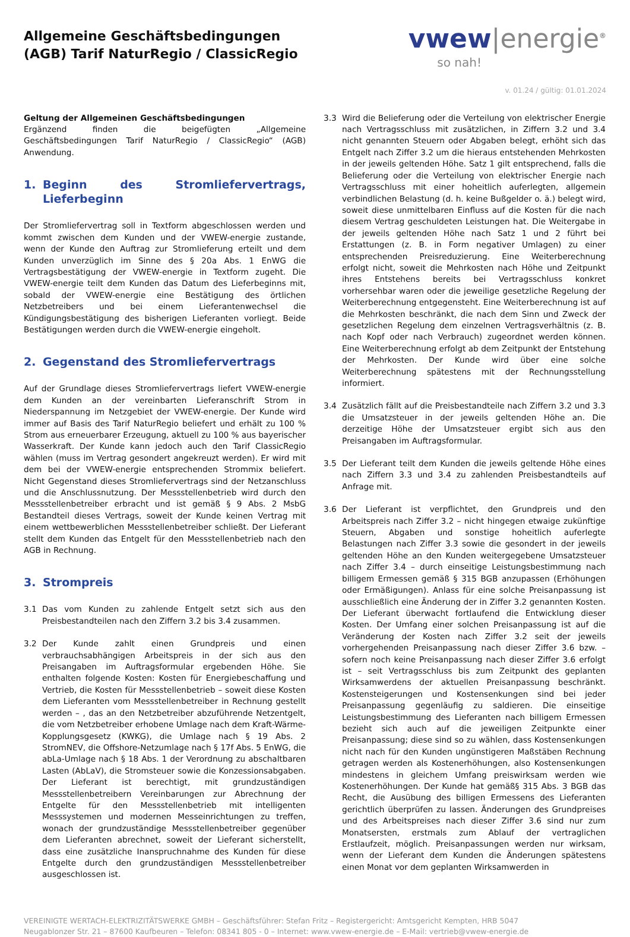Allgemeine Geschäftsbedingungen
(AGB) Tarif NaturRegio / ClassicRegio
vwew|energie<sup>®</sup>
so nah!
v. 01.24 / gültig: 01.01.2024
Geltung der Allgemeinen Geschäftsbedingungen
Ergänzend finden die beigefügten „Allgemeine Geschäftsbedingungen Tarif NaturRegio / ClassicRegio“ (AGB) Anwendung.
1. Beginn des Stromliefervertrags, Lieferbeginn
Der Stromliefervertrag soll in Textform abgeschlossen werden und kommt zwischen dem Kunden und der VWEW-energie zustande, wenn der Kunde den Auftrag zur Stromlieferung erteilt und dem Kunden unverzüglich im Sinne des § 20a Abs. 1 EnWG die Vertragsbestätigung der VWEW-energie in Textform zugeht. Die VWEW-energie teilt dem Kunden das Datum des Lieferbeginns mit, sobald der VWEW-energie eine Bestätigung des örtlichen Netzbetreibers und bei einem Lieferantenwechsel die Kündigungsbestätigung des bisherigen Lieferanten vorliegt. Beide Bestätigungen werden durch die VWEW-energie eingeholt.
2. Gegenstand des Stromliefervertrags
Auf der Grundlage dieses Stromliefervertrags liefert VWEW-energie dem Kunden an der vereinbarten Lieferanschrift Strom in Niederspannung im Netzgebiet der VWEW-energie. Der Kunde wird immer auf Basis des Tarif NaturRegio beliefert und erhält zu 100 % Strom aus erneuerbarer Erzeugung, aktuell zu 100 % aus bayerischer Wasserkraft. Der Kunde kann jedoch auch den Tarif ClassicRegio wählen (muss im Vertrag gesondert angekreuzt werden). Er wird mit dem bei der VWEW-energie entsprechenden Strommix beliefert. Nicht Gegenstand dieses Stromliefervertrags sind der Netzanschluss und die Anschlussnutzung. Der Messstellenbetrieb wird durch den Messstellenbetreiber erbracht und ist gemäß § 9 Abs. 2 MsbG Bestandteil dieses Vertrags, soweit der Kunde keinen Vertrag mit einem wettbewerblichen Messstellenbetreiber schließt. Der Lieferant stellt dem Kunden das Entgelt für den Messstellenbetrieb nach den AGB in Rechnung.
3. Strompreis
3.1 Das vom Kunden zu zahlende Entgelt setzt sich aus den Preisbestandteilen nach den Ziffern 3.2 bis 3.4 zusammen.
3.2 Der Kunde zahlt einen Grundpreis und einen verbrauchsabhängigen Arbeitspreis in der sich aus den Preisangaben im Auftragsformular ergebenden Höhe. Sie enthalten folgende Kosten: Kosten für Energiebeschaffung und Vertrieb, die Kosten für Messstellenbetrieb – soweit diese Kosten dem Lieferanten vom Messstellenbetreiber in Rechnung gestellt werden – , das an den Netzbetreiber abzuführende Netzentgelt, die vom Netzbetreiber erhobene Umlage nach dem Kraft-Wärme-Kopplungsgesetz (KWKG), die Umlage nach § 19 Abs. 2 StromNEV, die Offshore-Netzumlage nach § 17f Abs. 5 EnWG, die abLa-Umlage nach § 18 Abs. 1 der Verordnung zu abschaltbaren Lasten (AbLaV), die Stromsteuer sowie die Konzessionsabgaben. Der Lieferant ist berechtigt, mit grundzuständigen Messstellenbetreibern Vereinbarungen zur Abrechnung der Entgelte für den Messstellenbetrieb mit intelligenten Messsystemen und modernen Messeinrichtungen zu treffen, wonach der grundzuständige Messstellenbetreiber gegenüber dem Lieferanten abrechnet, soweit der Lieferant sicherstellt, dass eine zusätzliche Inanspruchnahme des Kunden für diese Entgelte durch den grundzuständigen Messstellenbetreiber ausgeschlossen ist.
3.3 Wird die Belieferung oder die Verteilung von elektrischer Energie nach Vertragsschluss mit zusätzlichen, in Ziffern 3.2 und 3.4 nicht genannten Steuern oder Abgaben belegt, erhöht sich das Entgelt nach Ziffer 3.2 um die hieraus entstehenden Mehrkosten in der jeweils geltenden Höhe. Satz 1 gilt entsprechend, falls die Belieferung oder die Verteilung von elektrischer Energie nach Vertragsschluss mit einer hoheitlich auferlegten, allgemein verbindlichen Belastung (d. h. keine Bußgelder o. ä.) belegt wird, soweit diese unmittelbaren Einfluss auf die Kosten für die nach diesem Vertrag geschuldeten Leistungen hat. Die Weitergabe in der jeweils geltenden Höhe nach Satz 1 und 2 führt bei Erstattungen (z. B. in Form negativer Umlagen) zu einer entsprechenden Preisreduzierung. Eine Weiterberechnung erfolgt nicht, soweit die Mehrkosten nach Höhe und Zeitpunkt ihres Entstehens bereits bei Vertragsschluss konkret vorhersehbar waren oder die jeweilige gesetzliche Regelung der Weiterberechnung entgegensteht. Eine Weiterberechnung ist auf die Mehrkosten beschränkt, die nach dem Sinn und Zweck der gesetzlichen Regelung dem einzelnen Vertragsverhältnis (z. B. nach Kopf oder nach Verbrauch) zugeordnet werden können. Eine Weiterberechnung erfolgt ab dem Zeitpunkt der Entstehung der Mehrkosten. Der Kunde wird über eine solche Weiterberechnung spätestens mit der Rechnungsstellung informiert.
3.4 Zusätzlich fällt auf die Preisbestandteile nach Ziffern 3.2 und 3.3 die Umsatzsteuer in der jeweils geltenden Höhe an. Die derzeitige Höhe der Umsatzsteuer ergibt sich aus den Preisangaben im Auftragsformular.
3.5 Der Lieferant teilt dem Kunden die jeweils geltende Höhe eines nach Ziffern 3.3 und 3.4 zu zahlenden Preisbestandteils auf Anfrage mit.
3.6 Der Lieferant ist verpflichtet, den Grundpreis und den Arbeitspreis nach Ziffer 3.2 – nicht hingegen etwaige zukünftige Steuern, Abgaben und sonstige hoheitlich auferlegte Belastungen nach Ziffer 3.3 sowie die gesondert in der jeweils geltenden Höhe an den Kunden weitergegebene Umsatzsteuer nach Ziffer 3.4 – durch einseitige Leistungsbestimmung nach billigem Ermessen gemäß § 315 BGB anzupassen (Erhöhungen oder Ermäßigungen). Anlass für eine solche Preisanpassung ist ausschließlich eine Änderung der in Ziffer 3.2 genannten Kosten. Der Lieferant überwacht fortlaufend die Entwicklung dieser Kosten. Der Umfang einer solchen Preisanpassung ist auf die Veränderung der Kosten nach Ziffer 3.2 seit der jeweils vorhergehenden Preisanpassung nach dieser Ziffer 3.6 bzw. – sofern noch keine Preisanpassung nach dieser Ziffer 3.6 erfolgt ist – seit Vertragsschluss bis zum Zeitpunkt des geplanten Wirksamwerdens der aktuellen Preisanpassung beschränkt. Kostensteigerungen und Kostensenkungen sind bei jeder Preisanpassung gegenläufig zu saldieren. Die einseitige Leistungsbestimmung des Lieferanten nach billigem Ermessen bezieht sich auch auf die jeweiligen Zeitpunkte einer Preisanpassung; diese sind so zu wählen, dass Kostensenkungen nicht nach für den Kunden ungünstigeren Maßstäben Rechnung getragen werden als Kostenerhöhungen, also Kostensenkungen mindestens in gleichem Umfang preiswirksam werden wie Kostenerhöhungen. Der Kunde hat gemäß§ 315 Abs. 3 BGB das Recht, die Ausübung des billigen Ermessens des Lieferanten gerichtlich überprüfen zu lassen. Änderungen des Grundpreises und des Arbeitspreises nach dieser Ziffer 3.6 sind nur zum Monatsersten, erstmals zum Ablauf der vertraglichen Erstlaufzeit, möglich. Preisanpassungen werden nur wirksam, wenn der Lieferant dem Kunden die Änderungen spätestens einen Monat vor dem geplanten Wirksamwerden in
VEREINIGTE WERTACH-ELEKTRIZITÄTSWERKE GMBH – Geschäftsführer: Stefan Fritz – Registergericht: Amtsgericht Kempten, HRB 5047
Neugablonzer Str. 21 – 87600 Kaufbeuren – Telefon: 08341 805 - 0 – Internet: www.vwew-energie.de – E-Mail: vertrieb@vwew-energie.de